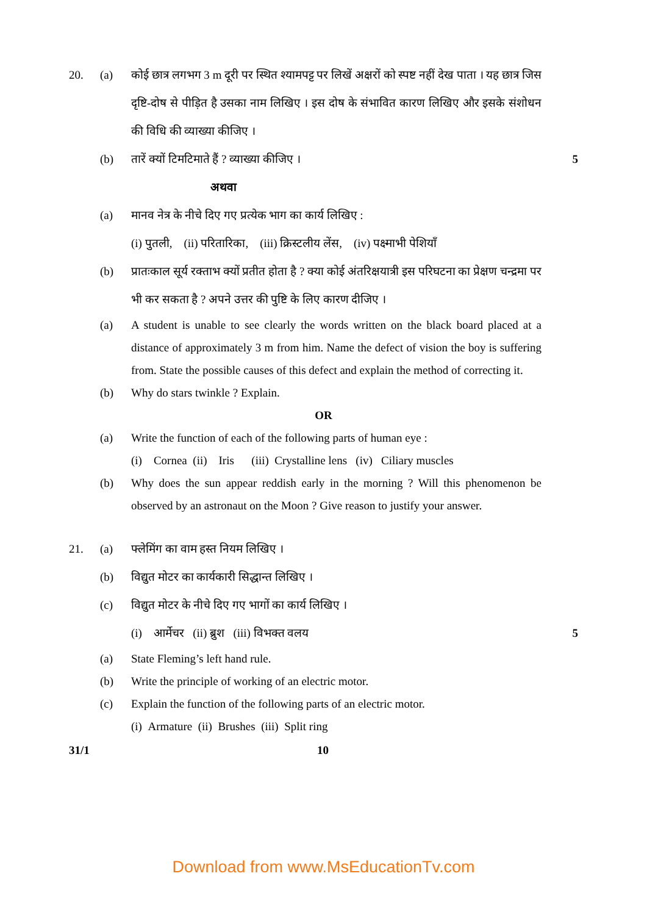20. (a) कोई छात्र लगभग 3 m दूरी पर स्थित श्यामपट्ट पर लिखें अक्षरों को स्पष्ट नहीं देख पाता । यह छात्र जिस दृष्टि-दोष से पीड़ित है उसका नाम लिखिए । इस दोष के संभावित कारण लिखिए और इसके संशोधन की विधि की व्याख्या कीजिए ।
(b) तारें क्यों टिमटिमाते हैं ? व्याख्या कीजिए ।
5
अथवा
(a) मानव नेत्र के नीचे दिए गए प्रत्येक भाग का कार्य लिखिए :
(i) पुतली, (ii) परितारिका, (iii) क्रिस्टलीय लेंस, (iv) पक्ष्माभी पेशियाँ
(b) प्रातःकाल सूर्य रक्ताभ क्यों प्रतीत होता है ? क्या कोई अंतरिक्षयात्री इस परिघटना का प्रेक्षण चन्द्रमा पर भी कर सकता है ? अपने उत्तर की पुष्टि के लिए कारण दीजिए ।
(a) A student is unable to see clearly the words written on the black board placed at a distance of approximately 3 m from him. Name the defect of vision the boy is suffering from. State the possible causes of this defect and explain the method of correcting it.
(b) Why do stars twinkle ? Explain.
OR
(a) Write the function of each of the following parts of human eye :
(i) Cornea (ii) Iris (iii) Crystalline lens (iv) Ciliary muscles
(b) Why does the sun appear reddish early in the morning ? Will this phenomenon be observed by an astronaut on the Moon ? Give reason to justify your answer.
21. (a) फ्लेमिंग का वाम हस्त नियम लिखिए ।
(b) विद्युत मोटर का कार्यकारी सिद्धान्त लिखिए ।
(c) विद्युत मोटर के नीचे दिए गए भागों का कार्य लिखिए ।
(i) आर्मेचर (ii) ब्रुश (iii) विभक्त वलय
5
(a) State Fleming’s left hand rule.
(b) Write the principle of working of an electric motor.
(c) Explain the function of the following parts of an electric motor.
(i) Armature (ii) Brushes (iii) Split ring
31/1 10
Download from www.MsEducationTv.com